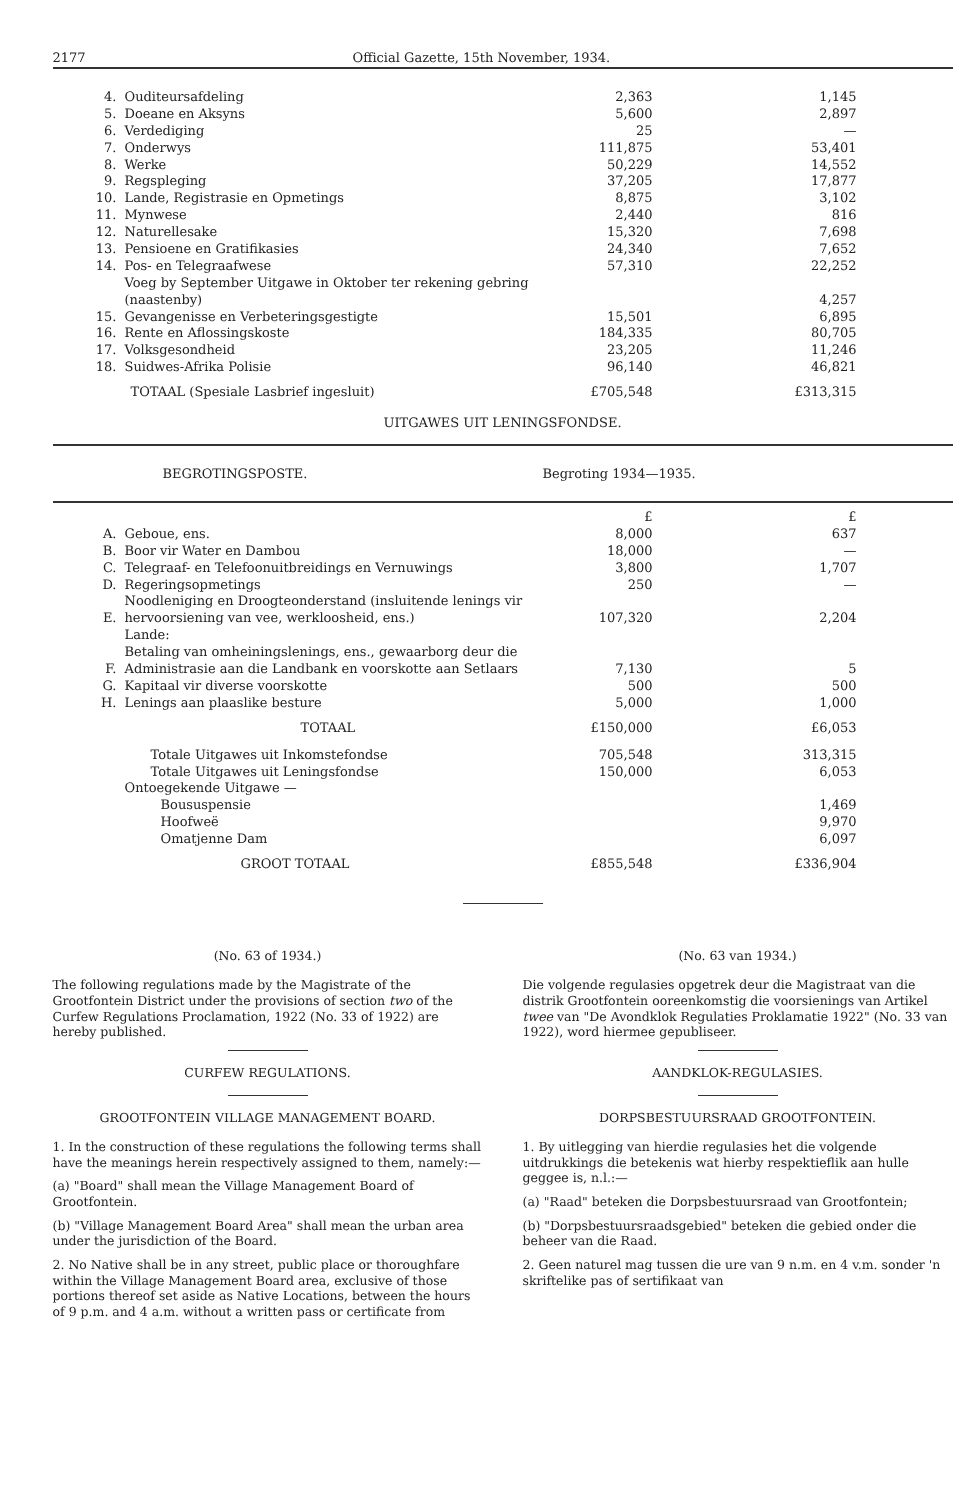2177 Official Gazette, 15th November, 1934.
| 4. | Ouditeursafdeling | 2,363 | 1,145 |
| 5. | Doeane en Aksyns | 5,600 | 2,897 |
| 6. | Verdediging | 25 | — |
| 7. | Onderwys | 111,875 | 53,401 |
| 8. | Werke | 50,229 | 14,552 |
| 9. | Regspleging | 37,205 | 17,877 |
| 10. | Lande, Registrasie en Opmetings | 8,875 | 3,102 |
| 11. | Mynwese | 2,440 | 816 |
| 12. | Naturellesake | 15,320 | 7,698 |
| 13. | Pensioene en Gratifikasies | 24,340 | 7,652 |
| 14. | Pos- en Telegraafwese | 57,310 | 22,252 |
| | Voeg by September Uitgawe in Oktober ter rekening gebring (naastenby) | | 4,257 |
| 15. | Gevangenisse en Verbeteringsgestigte | 15,501 | 6,895 |
| 16. | Rente en Aflossingskoste | 184,335 | 80,705 |
| 17. | Volksgesondheid | 23,205 | 11,246 |
| 18. | Suidwes-Afrika Polisie | 96,140 | 46,821 |
| | TOTAAL (Spesiale Lasbrief ingesluit) | £705,548 | £313,315 |
UITGAWES UIT LENINGSFONDSE.
BEGROTINGSPOSTE. Begroting 1934—1935.
| | | £ | £ |
| A. | Geboue, ens. | 8,000 | 637 |
| B. | Boor vir Water en Dambou | 18,000 | — |
| C. | Telegraaf- en Telefoonuitbreidings en Vernuwings | 3,800 | 1,707 |
| D. | Regeringsopmetings | 250 | — |
| E. | Noodleniging en Droogteonderstand (insluitende lenings vir hervoorsiening van vee, werkloosheid, ens.) | 107,320 | 2,204 |
| F. | Lande: Betaling van omheiningslenings, ens., gewaarborg deur die Administrasie aan die Landbank en voorskotte aan Setlaars | 7,130 | 5 |
| G. | Kapitaal vir diverse voorskotte | 500 | 500 |
| H. | Lenings aan plaaslike besture | 5,000 | 1,000 |
| | TOTAAL | £150,000 | £6,053 |
| | Totale Uitgawes uit Inkomstefondse | 705,548 | 313,315 |
| | Totale Uitgawes uit Leningsfondse | 150,000 | 6,053 |
| | Ontoegekende Uitgawe — | | |
| | Boususpensie | | 1,469 |
| | Hoofweë | | 9,970 |
| | Omatjenne Dam | | 6,097 |
| | GROOT TOTAAL | £855,548 | £336,904 |
(No. 63 of 1934.)
The following regulations made by the Magistrate of the Grootfontein District under the provisions of section two of the Curfew Regulations Proclamation, 1922 (No. 33 of 1922) are hereby published.
CURFEW REGULATIONS.
GROOTFONTEIN VILLAGE MANAGEMENT BOARD.
1. In the construction of these regulations the following terms shall have the meanings herein respectively assigned to them, namely:—
(a) "Board" shall mean the Village Management Board of Grootfontein.
(b) "Village Management Board Area" shall mean the urban area under the jurisdiction of the Board.
2. No Native shall be in any street, public place or thoroughfare within the Village Management Board area, exclusive of those portions thereof set aside as Native Locations, between the hours of 9 p.m. and 4 a.m. without a written pass or certificate from
(No. 63 van 1934.)
Die volgende regulasies opgetrek deur die Magistraat van die distrik Grootfontein ooreenkomstig die voorsienings van Artikel twee van "De Avondklok Regulaties Proklamatie 1922" (No. 33 van 1922), word hiermee gepubliseer.
AANDKLOK-REGULASIES.
DORPSBESTUURSRAAD GROOTFONTEIN.
1. By uitlegging van hierdie regulasies het die volgende uitdrukkings die betekenis wat hierby respektieflik aan hulle geggee is, n.l.:—
(a) "Raad" beteken die Dorpsbestuursraad van Grootfontein;
(b) "Dorpsbestuursraadsgebied" beteken die gebied onder die beheer van die Raad.
2. Geen naturel mag tussen die ure van 9 n.m. en 4 v.m. sonder 'n skriftelike pas of sertifikaat van